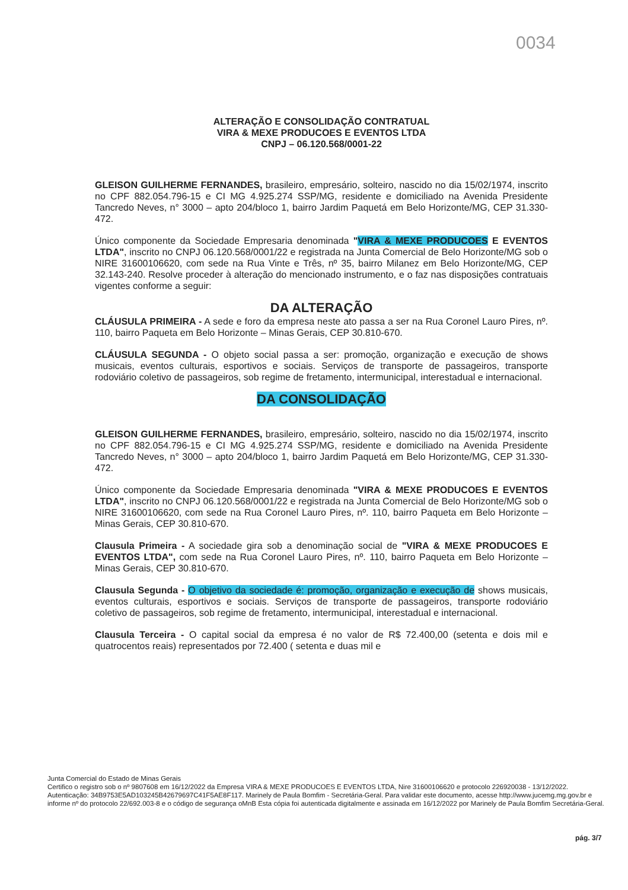0034
ALTERAÇÃO E CONSOLIDAÇÃO CONTRATUAL
VIRA & MEXE PRODUCOES E EVENTOS LTDA
CNPJ – 06.120.568/0001-22
GLEISON GUILHERME FERNANDES, brasileiro, empresário, solteiro, nascido no dia 15/02/1974, inscrito no CPF 882.054.796-15 e CI MG 4.925.274 SSP/MG, residente e domiciliado na Avenida Presidente Tancredo Neves, n° 3000 – apto 204/bloco 1, bairro Jardim Paquetá em Belo Horizonte/MG, CEP 31.330-472.
Único componente da Sociedade Empresaria denominada "VIRA & MEXE PRODUCOES E EVENTOS LTDA", inscrito no CNPJ 06.120.568/0001/22 e registrada na Junta Comercial de Belo Horizonte/MG sob o NIRE 31600106620, com sede na Rua Vinte e Três, nº 35, bairro Milanez em Belo Horizonte/MG, CEP 32.143-240. Resolve proceder à alteração do mencionado instrumento, e o faz nas disposições contratuais vigentes conforme a seguir:
DA ALTERAÇÃO
CLÁUSULA PRIMEIRA - A sede e foro da empresa neste ato passa a ser na Rua Coronel Lauro Pires, nº. 110, bairro Paqueta em Belo Horizonte – Minas Gerais, CEP 30.810-670.
CLÁUSULA SEGUNDA - O objeto social passa a ser: promoção, organização e execução de shows musicais, eventos culturais, esportivos e sociais. Serviços de transporte de passageiros, transporte rodoviário coletivo de passageiros, sob regime de fretamento, intermunicipal, interestadual e internacional.
DA CONSOLIDAÇÃO
GLEISON GUILHERME FERNANDES, brasileiro, empresário, solteiro, nascido no dia 15/02/1974, inscrito no CPF 882.054.796-15 e CI MG 4.925.274 SSP/MG, residente e domiciliado na Avenida Presidente Tancredo Neves, n° 3000 – apto 204/bloco 1, bairro Jardim Paquetá em Belo Horizonte/MG, CEP 31.330-472.
Único componente da Sociedade Empresaria denominada "VIRA & MEXE PRODUCOES E EVENTOS LTDA", inscrito no CNPJ 06.120.568/0001/22 e registrada na Junta Comercial de Belo Horizonte/MG sob o NIRE 31600106620, com sede na Rua Coronel Lauro Pires, nº. 110, bairro Paqueta em Belo Horizonte – Minas Gerais, CEP 30.810-670.
Clausula Primeira - A sociedade gira sob a denominação social de "VIRA & MEXE PRODUCOES E EVENTOS LTDA", com sede na Rua Coronel Lauro Pires, nº. 110, bairro Paqueta em Belo Horizonte – Minas Gerais, CEP 30.810-670.
Clausula Segunda - O objetivo da sociedade é: promoção, organização e execução de shows musicais, eventos culturais, esportivos e sociais. Serviços de transporte de passageiros, transporte rodoviário coletivo de passageiros, sob regime de fretamento, intermunicipal, interestadual e internacional.
Clausula Terceira - O capital social da empresa é no valor de R$ 72.400,00 (setenta e dois mil e quatrocentos reais) representados por 72.400 ( setenta e duas mil e
Junta Comercial do Estado de Minas Gerais
Certifico o registro sob o nº 9807608 em 16/12/2022 da Empresa VIRA & MEXE PRODUCOES E EVENTOS LTDA, Nire 31600106620 e protocolo 226920038 - 13/12/2022. Autenticação: 34B9753E5AD103245B42679697C41F5AE8F117. Marinely de Paula Bomfim - Secretária-Geral. Para validar este documento, acesse http://www.jucemg.mg.gov.br e informe nº do protocolo 22/692.003-8 e o código de segurança oMnB Esta cópia foi autenticada digitalmente e assinada em 16/12/2022 por Marinely de Paula Bomfim Secretária-Geral.
pág. 3/7